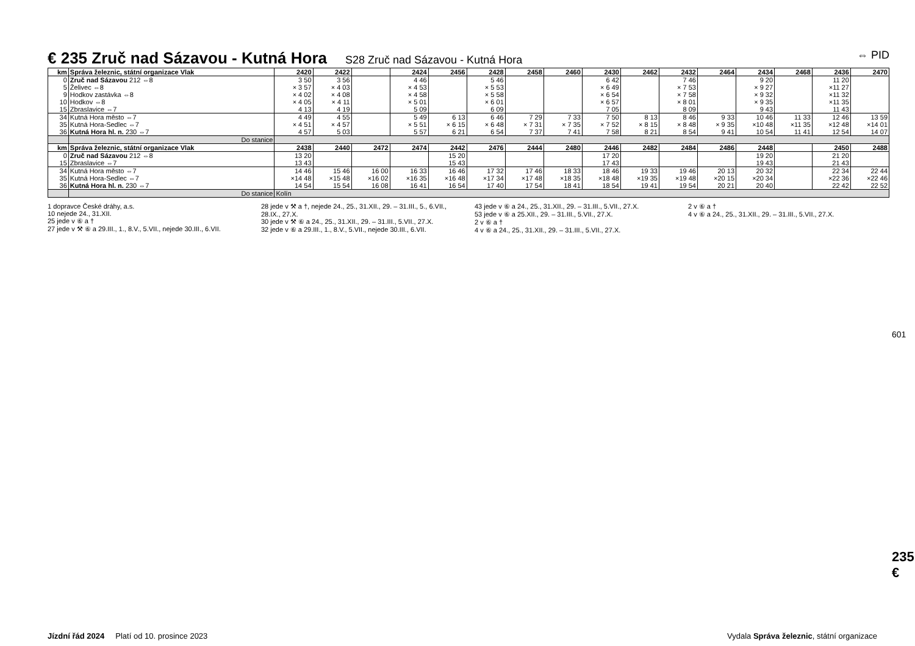€ 235 Zruč nad Sázavou - Kutná Hora
S28 Zruč nad Sázavou - Kutná Hora ⇔ PID
| km | Správa železnic, státní organizace Vlak | 2420 | 2422 | | 2424 | 2456 | 2428 | 2458 | 2460 | 2430 | 2462 | 2432 | 2464 | 2434 | 2468 | 2436 | 2470 |
| --- | --- | --- | --- | --- | --- | --- | --- | --- | --- | --- | --- | --- | --- | --- | --- | --- | --- |
| 0 5 9 10 15 | Zruč nad Sázavou 212 ⇔8 Želivec ⇔8 Hodkov zastávka ⇔8 Hodkov ⇔8 Zbraslavice ⇔7 | 3 50 × 3 57 × 4 02 × 4 05 4 13 | 3 56 × 4 03 × 4 08 × 4 11 4 19 | | 4 46 × 4 53 × 4 58 × 5 01 5 09 | | 5 46 × 5 53 × 5 58 × 6 01 6 09 | | | 6 42 × 6 49 × 6 54 × 6 57 7 05 | | 7 46 × 7 53 × 7 58 × 8 01 8 09 | | 9 20 × 9 27 × 9 32 × 9 35 9 43 | | 11 20 ×11 27 ×11 32 ×11 35 11 43 | |
| 34 35 36 | Kutná Hora město ⇔7 Kutná Hora-Sedlec ⇔7 Kutná Hora hl. n. 230 ⇔7 | 4 49 × 4 51 4 57 | 4 55 × 4 57 5 03 | | 5 49 × 5 51 5 57 | 6 13 × 6 15 6 21 | 6 46 × 6 48 6 54 | 7 29 × 7 31 7 37 | 7 33 × 7 35 7 41 | 7 50 × 7 52 7 58 | 8 13 × 8 15 8 21 | 8 46 × 8 48 8 54 | 9 33 × 9 35 9 41 | 10 46 ×10 48 10 54 | 11 33 ×11 35 11 41 | 12 46 ×12 48 12 54 | 13 59 ×14 01 14 07 |
| | Do stanice | | | | | | | | | | | | | | | | |
| km | Správa železnic, státní organizace Vlak | 2438 | 2440 | 2472 | 2474 | 2442 | 2476 | 2444 | 2480 | 2446 | 2482 | 2484 | 2486 | 2448 | | 2450 | 2488 |
| 0 15 | Zruč nad Sázavou 212 ⇔8 Zbraslavice ⇔7 | 13 20 13 43 | | | | 15 20 15 43 | | | | 17 20 17 43 | | | | 19 20 19 43 | | 21 20 21 43 | |
| 34 35 36 | Kutná Hora město ⇔7 Kutná Hora-Sedlec ⇔7 Kutná Hora hl. n. 230 ⇔7 | 14 46 ×14 48 14 54 | 15 46 ×15 48 15 54 | 16 00 ×16 02 16 08 | 16 33 ×16 35 16 41 | 16 46 ×16 48 16 54 | 17 32 ×17 34 17 40 | 17 46 ×17 48 17 54 | 18 33 ×18 35 18 41 | 18 46 ×18 48 18 54 | 19 33 ×19 35 19 41 | 19 46 ×19 48 19 54 | 20 13 ×20 15 20 21 | 20 32 ×20 34 20 40 | | 22 34 ×22 36 22 42 | 22 44 ×22 46 22 52 |
| | Do stanice | Kolín | | | | | | | | | | | | | | | |
1 dopravce České dráhy, a.s.
10 nejede 24., 31.XII.
25 jede v ⑥ a †
27 jede v ⚒ ⑥ a 29.III., 1., 8.V., 5.VII., nejede 30.III., 6.VII.
28 jede v ⚒ a †, nejede 24., 25., 31.XII., 29. – 31.III., 5., 6.VII., 28.IX., 27.X.
30 jede v ⚒ ⑥ a 24., 25., 31.XII., 29. – 31.III., 5.VII., 27.X.
32 jede v ⑥ a 29.III., 1., 8.V., 5.VII., nejede 30.III., 6.VII.
43 jede v ⑥ a 24., 25., 31.XII., 29. – 31.III., 5.VII., 27.X.
53 jede v ⑥ a 25.XII., 29. – 31.III., 5.VII., 27.X.
2 v ⑥ a †
4 v ⑥ a 24., 25., 31.XII., 29. – 31.III., 5.VII., 27.X.
2 v ⑥ a †
4 v ⑥ a 24., 25., 31.XII., 29. – 31.III., 5.VII., 27.X.
601
235 €
Jízdní řád 2024 Platí od 10. prosince 2023 Vydala Správa železnic, státní organizace